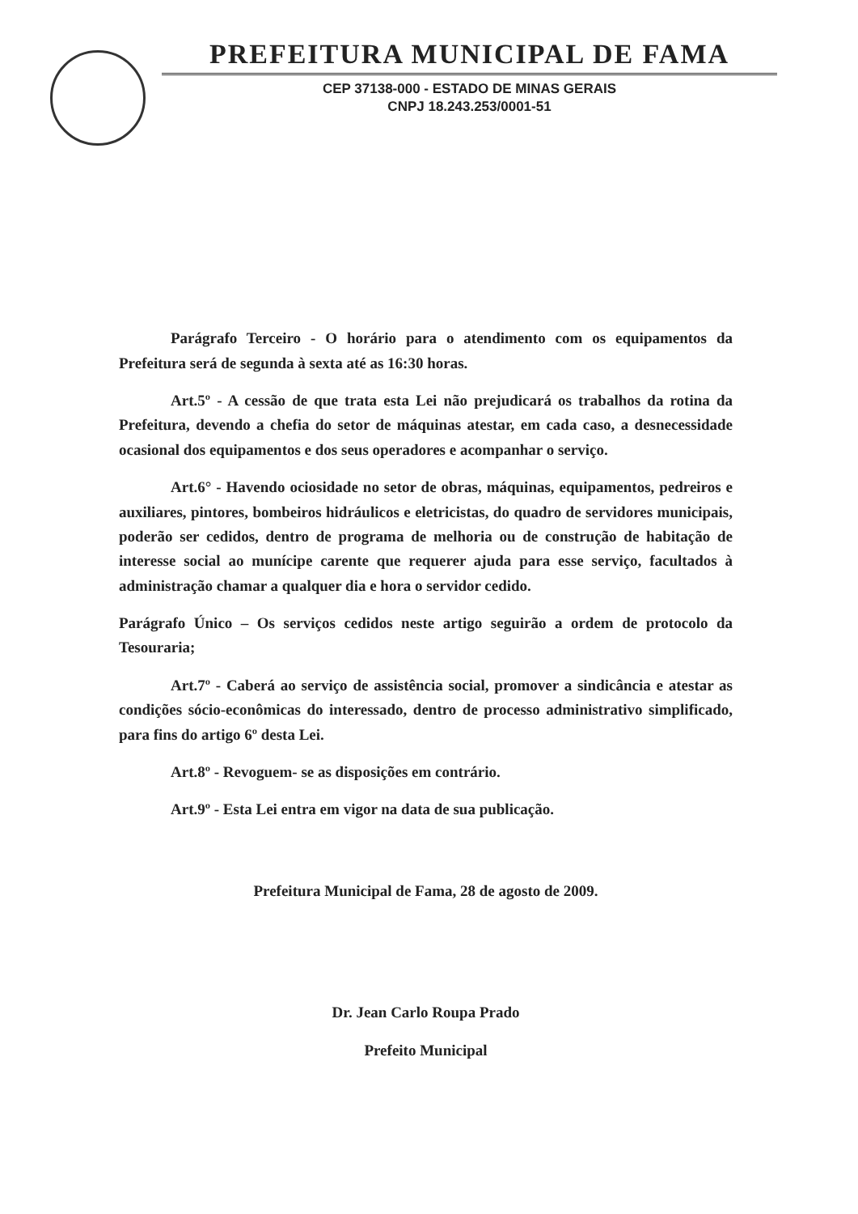PREFEITURA MUNICIPAL DE FAMA
CEP 37138-000 - ESTADO DE MINAS GERAIS
CNPJ 18.243.253/0001-51
Parágrafo Terceiro - O horário para o atendimento com os equipamentos da Prefeitura será de segunda à sexta até as 16:30 horas.
Art.5º - A cessão de que trata esta Lei não prejudicará os trabalhos da rotina da Prefeitura, devendo a chefia do setor de máquinas atestar, em cada caso, a desnecessidade ocasional dos equipamentos e dos seus operadores e acompanhar o serviço.
Art.6° - Havendo ociosidade no setor de obras, máquinas, equipamentos, pedreiros e auxiliares, pintores, bombeiros hidráulicos e eletricistas, do quadro de servidores municipais, poderão ser cedidos, dentro de programa de melhoria ou de construção de habitação de interesse social ao munícipe carente que requerer ajuda para esse serviço, facultados à administração chamar a qualquer dia e hora o servidor cedido.
Parágrafo Único – Os serviços cedidos neste artigo seguirão a ordem de protocolo da Tesouraria;
Art.7º - Caberá ao serviço de assistência social, promover a sindicância e atestar as condições sócio-econômicas do interessado, dentro de processo administrativo simplificado, para fins do artigo 6º desta Lei.
Art.8º - Revoguem- se as disposições em contrário.
Art.9º - Esta Lei entra em vigor na data de sua publicação.
Prefeitura Municipal de Fama, 28 de agosto de 2009.
Dr. Jean Carlo Roupa Prado
Prefeito Municipal